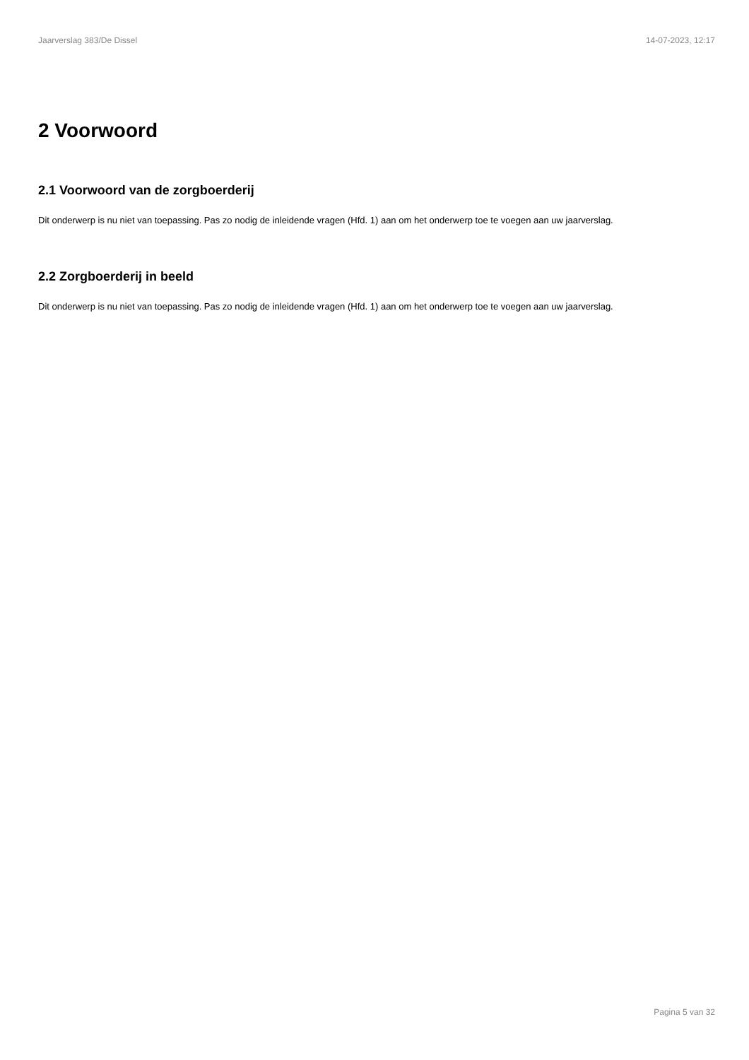Jaarverslag 383/De Dissel 14-07-2023, 12:17
2 Voorwoord
2.1 Voorwoord van de zorgboerderij
Dit onderwerp is nu niet van toepassing. Pas zo nodig de inleidende vragen (Hfd. 1) aan om het onderwerp toe te voegen aan uw jaarverslag.
2.2 Zorgboerderij in beeld
Dit onderwerp is nu niet van toepassing. Pas zo nodig de inleidende vragen (Hfd. 1) aan om het onderwerp toe te voegen aan uw jaarverslag.
Pagina 5 van 32